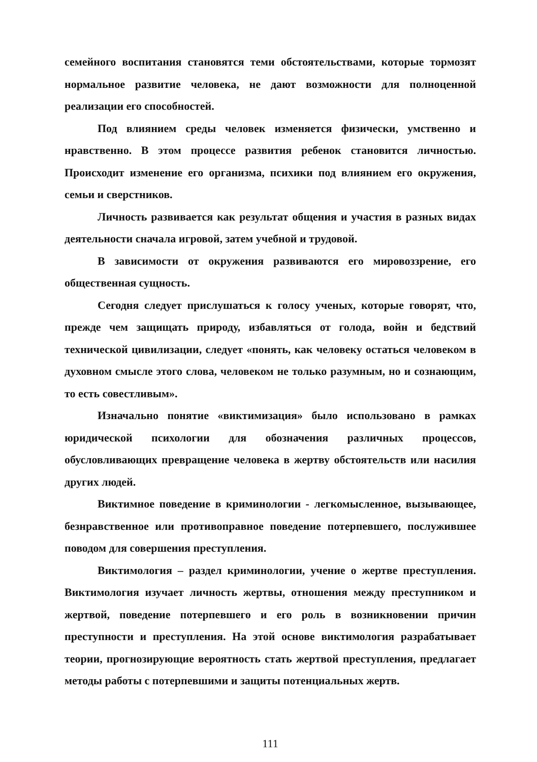семейного воспитания становятся теми обстоятельствами, которые тормозят нормальное развитие человека, не дают возможности для полноценной реализации его способностей.
Под влиянием среды человек изменяется физически, умственно и нравственно. В этом процессе развития ребенок становится личностью. Происходит изменение его организма, психики под влиянием его окружения, семьи и сверстников.
Личность развивается как результат общения и участия в разных видах деятельности сначала игровой, затем учебной и трудовой.
В зависимости от окружения развиваются его мировоззрение, его общественная сущность.
Сегодня следует прислушаться к голосу ученых, которые говорят, что, прежде чем защищать природу, избавляться от голода, войн и бедствий технической цивилизации, следует «понять, как человеку остаться человеком в духовном смысле этого слова, человеком не только разумным, но и сознающим, то есть совестливым».
Изначально понятие «виктимизация» было использовано в рамках юридической психологии для обозначения различных процессов, обусловливающих превращение человека в жертву обстоятельств или насилия других людей.
Виктимное поведение в криминологии - легкомысленное, вызывающее, безнравственное или противоправное поведение потерпевшего, послужившее поводом для совершения преступления.
Виктимология – раздел криминологии, учение о жертве преступления. Виктимология изучает личность жертвы, отношения между преступником и жертвой, поведение потерпевшего и его роль в возникновении причин преступности и преступления. На этой основе виктимология разрабатывает теории, прогнозирующие вероятность стать жертвой преступления, предлагает методы работы с потерпевшими и защиты потенциальных жертв.
111